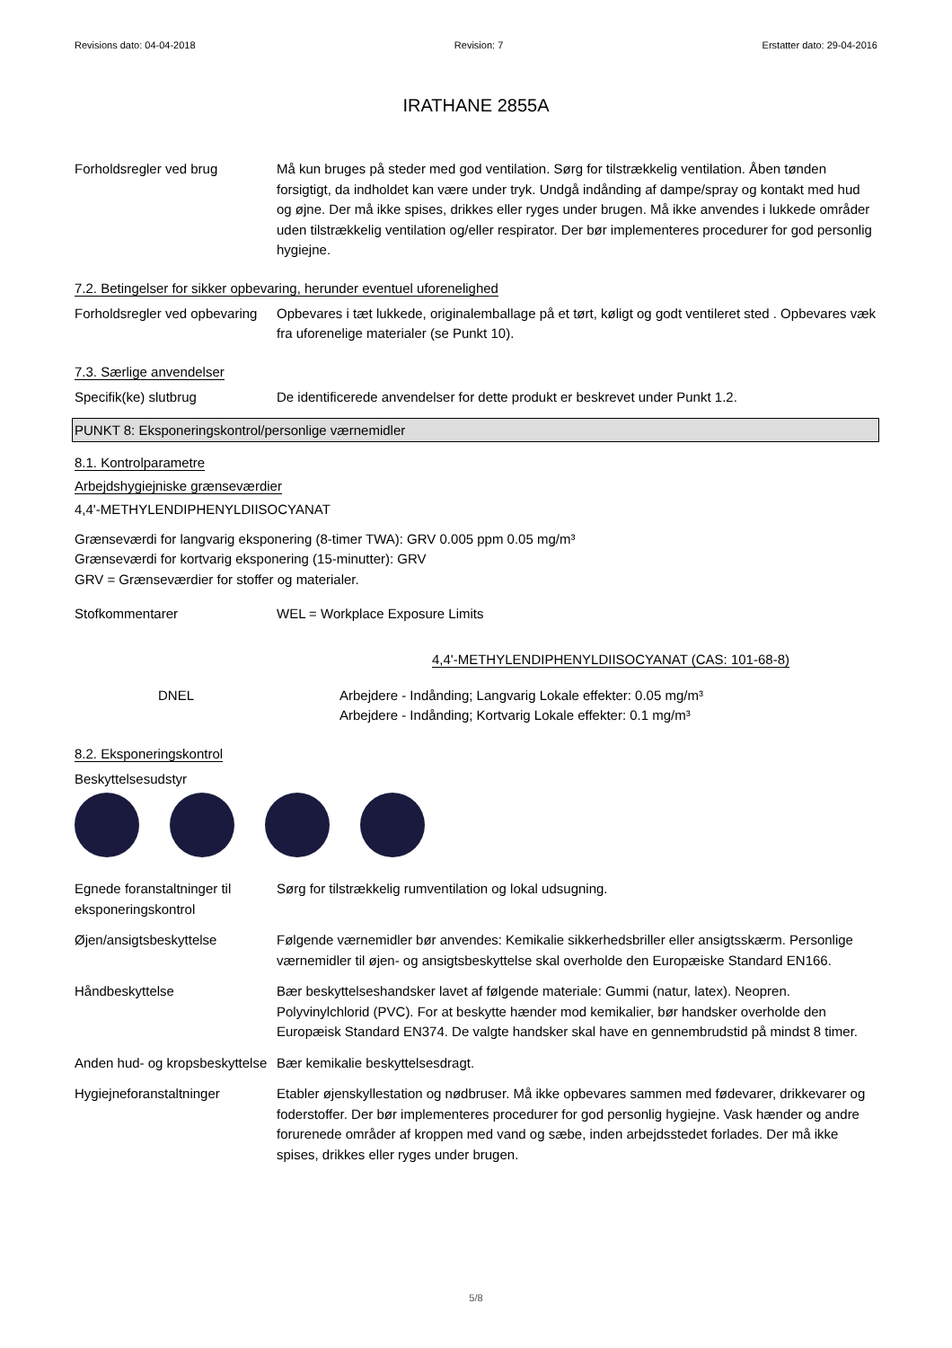Revisions dato: 04-04-2018 Revision: 7 Erstatter dato: 29-04-2016
IRATHANE 2855A
Forholdsregler ved brug Må kun bruges på steder med god ventilation. Sørg for tilstrækkelig ventilation. Åben tønden forsigtigt, da indholdet kan være under tryk. Undgå indånding af dampe/spray og kontakt med hud og øjne. Der må ikke spises, drikkes eller ryges under brugen. Må ikke anvendes i lukkede områder uden tilstrækkelig ventilation og/eller respirator. Der bør implementeres procedurer for god personlig hygiejne.
7.2. Betingelser for sikker opbevaring, herunder eventuel uforenelighed
Forholdsregler ved opbevaring
Opbevares i tæt lukkede, originalemballage på et tørt, køligt og godt ventileret sted . Opbevares væk fra uforenelige materialer (se Punkt 10).
7.3. Særlige anvendelser
Specifik(ke) slutbrug De identificerede anvendelser for dette produkt er beskrevet under Punkt 1.2.
PUNKT 8: Eksponeringskontrol/personlige værnemidler
8.1. Kontrolparametre
Arbejdshygiejniske grænseværdier
4,4'-METHYLENDIPHENYLDIISOCYANAT
Grænseværdi for langvarig eksponering (8-timer TWA): GRV 0.005 ppm 0.05 mg/m³
Grænseværdi for kortvarig eksponering (15-minutter): GRV
GRV = Grænseværdier for stoffer og materialer.
Stofkommentarer WEL = Workplace Exposure Limits
4,4'-METHYLENDIPHENYLDIISOCYANAT (CAS: 101-68-8)
DNEL Arbejdere - Indånding; Langvarig Lokale effekter: 0.05 mg/m³
Arbejdere - Indånding; Kortvarig Lokale effekter: 0.1 mg/m³
8.2. Eksponeringskontrol
Beskyttelsesudstyr
Egnede foranstaltninger til eksponeringskontrol
Sørg for tilstrækkelig rumventilation og lokal udsugning.
Øjen/ansigtsbeskyttelse Følgende værnemidler bør anvendes: Kemikalie sikkerhedsbriller eller ansigtsskærm. Personlige værnemidler til øjen- og ansigtsbeskyttelse skal overholde den Europæiske Standard EN166.
Håndbeskyttelse Bær beskyttelseshandsker lavet af følgende materiale: Gummi (natur, latex). Neopren. Polyvinylchlorid (PVC). For at beskytte hænder mod kemikalier, bør handsker overholde den Europæisk Standard EN374. De valgte handsker skal have en gennembrudstid på mindst 8 timer.
Anden hud- og kropsbeskyttelse
Bær kemikalie beskyttelsesdragt.
Hygiejneforanstaltninger Etabler øjenskyllestation og nødbruser. Må ikke opbevares sammen med fødevarer, drikkevarer og foderstoffer. Der bør implementeres procedurer for god personlig hygiejne. Vask hænder og andre forurenede områder af kroppen med vand og sæbe, inden arbejdsstedet forlades. Der må ikke spises, drikkes eller ryges under brugen.
5/8